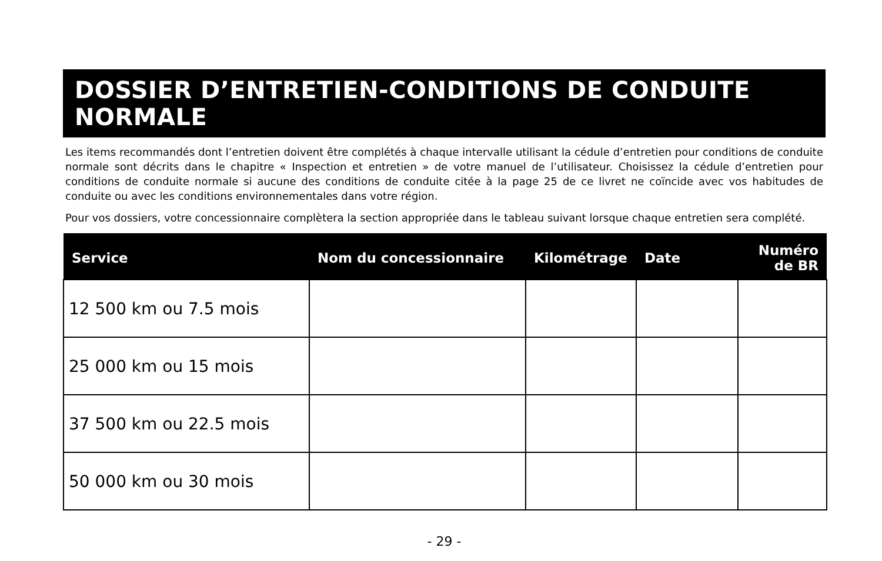DOSSIER D’ENTRETIEN-CONDITIONS DE CONDUITE NORMALE
Les items recommandés dont l’entretien doivent être complétés à chaque intervalle utilisant la cédule d’entretien pour conditions de conduite normale sont décrits dans le chapitre « Inspection et entretien » de votre manuel de l’utilisateur. Choisissez la cédule d’entretien pour conditions de conduite normale si aucune des conditions de conduite citée à la page 25 de ce livret ne coïncide avec vos habitudes de conduite ou avec les conditions environnementales dans votre région.
Pour vos dossiers, votre concessionnaire complètera la section appropriée dans le tableau suivant lorsque chaque entretien sera complété.
| Service | Nom du concessionnaire | Kilométrage | Date | Numéro de BR |
| --- | --- | --- | --- | --- |
| 12 500 km ou 7.5 mois | | | | |
| 25 000 km ou 15 mois | | | | |
| 37 500 km ou 22.5 mois | | | | |
| 50 000 km ou 30 mois | | | | |
- 29 -